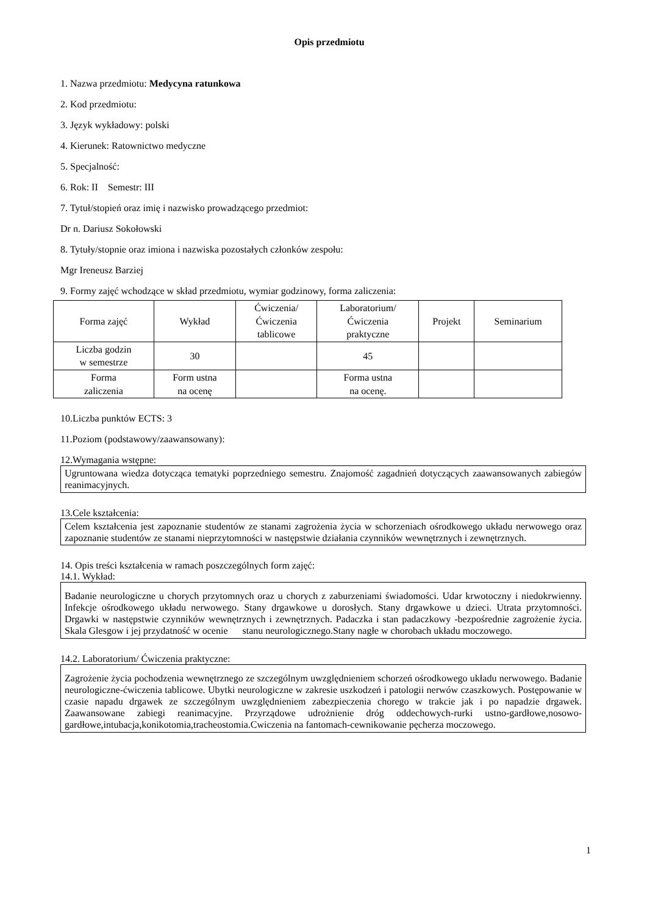Opis przedmiotu
1. Nazwa przedmiotu: Medycyna ratunkowa
2. Kod przedmiotu:
3. Język wykładowy: polski
4. Kierunek: Ratownictwo medyczne
5. Specjalność:
6. Rok: II Semestr: III
7. Tytuł/stopień oraz imię i nazwisko prowadzącego przedmiot:
Dr n. Dariusz Sokołowski
8. Tytuły/stopnie oraz imiona i nazwiska pozostałych członków zespołu:
Mgr Ireneusz Barziej
9. Formy zajęć wchodzące w skład przedmiotu, wymiar godzinowy, forma zaliczenia:
| Forma zajęć | Wykład | Ćwiczenia/ Ćwiczenia tablicowe | Laboratorium/ Ćwiczenia praktyczne | Projekt | Seminarium |
| Liczba godzin w semestrze | 30 | | 45 | | |
| Forma zaliczenia | Form ustna na ocenę | | Forma ustna na ocenę. | | |
10.Liczba punktów ECTS: 3
11.Poziom (podstawowy/zaawansowany):
12.Wymagania wstępne:
Ugruntowana wiedza dotycząca tematyki poprzedniego semestru. Znajomość zagadnień dotyczących zaawansowanych zabiegów reanimacyjnych.
13.Cele kształcenia:
Celem kształcenia jest zapoznanie studentów ze stanami zagrożenia życia w schorzeniach ośrodkowego układu nerwowego oraz zapoznanie studentów ze stanami nieprzytomności w następstwie działania czynników wewnętrznych i zewnętrznych.
14. Opis treści kształcenia w ramach poszczególnych form zajęć:
14.1. Wykład:
Badanie neurologiczne u chorych przytomnych oraz u chorych z zaburzeniami świadomości. Udar krwotoczny i niedokrwienny. Infekcje ośrodkowego układu nerwowego. Stany drgawkowe u dorosłych. Stany drgawkowe u dzieci. Utrata przytomności. Drgawki w następstwie czynników wewnętrznych i zewnętrznych. Padaczka i stan padaczkowy -bezpośrednie zagrożenie życia. Skala Glesgow i jej przydatność w ocenie stanu neurologicznego.Stany nagłe w chorobach układu moczowego.
14.2. Laboratorium/ Ćwiczenia praktyczne:
Zagrożenie życia pochodzenia wewnętrznego ze szczególnym uwzględnieniem schorzeń ośrodkowego układu nerwowego. Badanie neurologiczne-ćwiczenia tablicowe. Ubytki neurologiczne w zakresie uszkodzeń i patologii nerwów czaszkowych. Postępowanie w czasie napadu drgawek ze szczególnym uwzględnieniem zabezpieczenia chorego w trakcie jak i po napadzie drgawek. Zaawansowane zabiegi reanimacyjne. Przyrządowe udrożnienie dróg oddechowych-rurki ustno-gardłowe,nosowo-gardłowe,intubacja,konikotomia,tracheostomia.Cwiczenia na fantomach-cewnikowanie pęcherza moczowego.
1